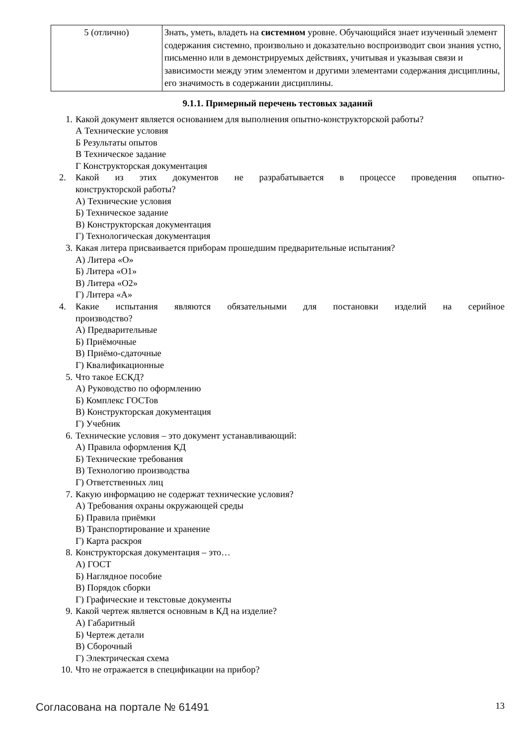| 5 (отлично) | Знать, уметь, владеть на системном уровне. Обучающийся знает изученный элемент содержания системно, произвольно и доказательно воспроизводит свои знания устно, письменно или в демонстрируемых действиях, учитывая и указывая связи и зависимости между этим элементом и другими элементами содержания дисциплины, его значимость в содержании дисциплины. |
9.1.1. Примерный перечень тестовых заданий
1. Какой документ является основанием для выполнения опытно-конструкторской работы?
А Технические условия
Б Результаты опытов
В Техническое задание
Г Конструкторская документация
2. Какой из этих документов не разрабатывается в процессе проведения опытно-
конструкторской работы?
А) Технические условия
Б) Техническое задание
В) Конструкторская документация
Г) Технологическая документация
3. Какая литера присваивается приборам прошедшим предварительные испытания?
А) Литера «О»
Б) Литера «О1»
В) Литера «О2»
Г) Литера «А»
4. Какие испытания являются обязательными для постановки изделий на серийное
производство?
А) Предварительные
Б) Приёмочные
В) Приёмо-сдаточные
Г) Квалификационные
5. Что такое ЕСКД?
А) Руководство по оформлению
Б) Комплекс ГОСТов
В) Конструкторская документация
Г) Учебник
6. Технические условия – это документ устанавливающий:
А) Правила оформления КД
Б) Технические требования
В) Технологию производства
Г) Ответственных лиц
7. Какую информацию не содержат технические условия?
А) Требования охраны окружающей среды
Б) Правила приёмки
В) Транспортирование и хранение
Г) Карта раскроя
8. Конструкторская документация – это…
А) ГОСТ
Б) Наглядное пособие
В) Порядок сборки
Г) Графические и текстовые документы
9. Какой чертеж является основным в КД на изделие?
А) Габаритный
Б) Чертеж детали
В) Сборочный
Г) Электрическая схема
10. Что не отражается в спецификации на прибор?
Согласована на портале № 61491 13